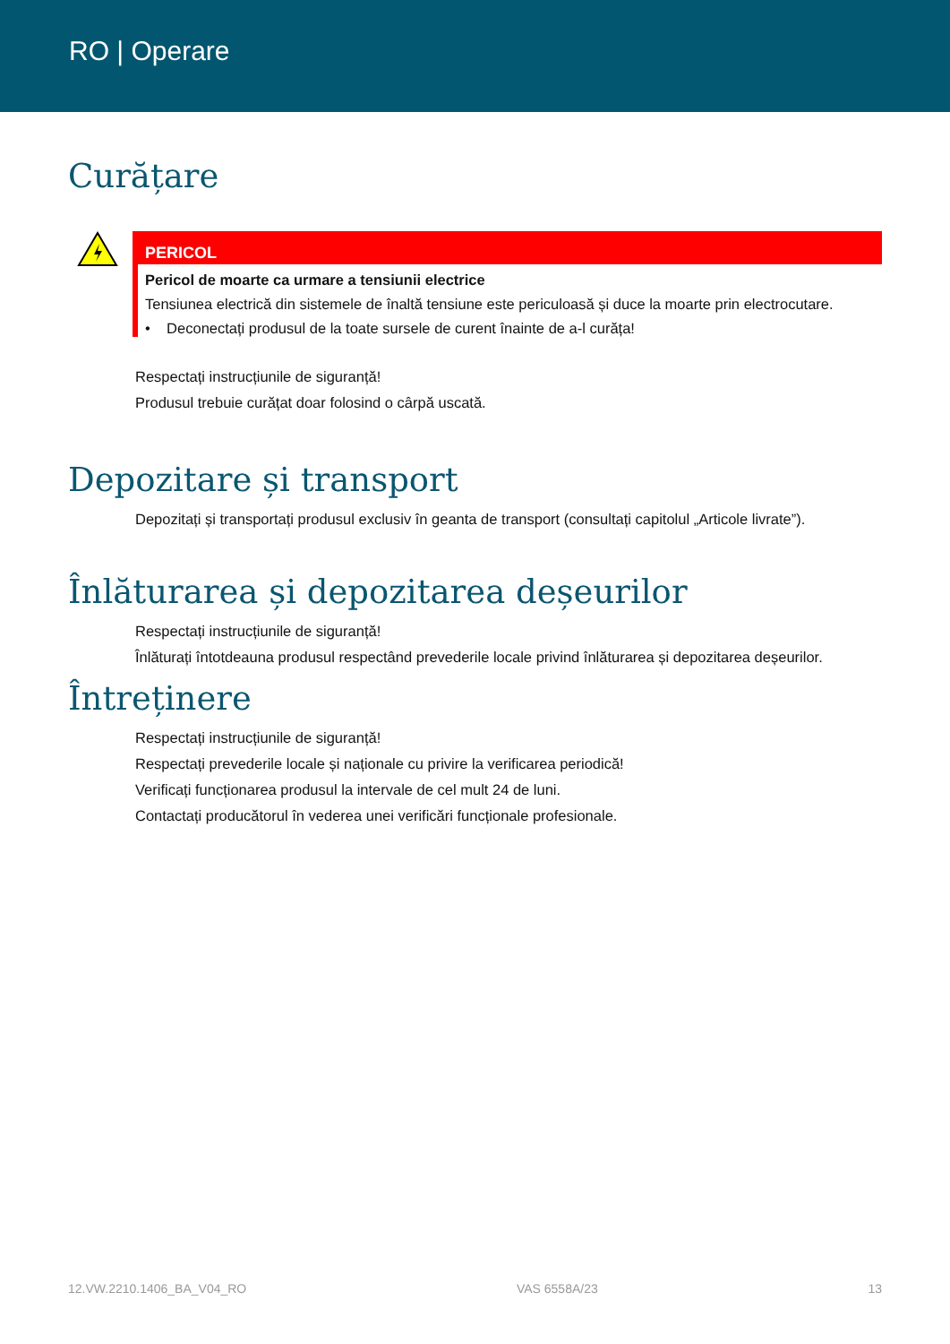RO | Operare
Curățare
PERICOL
Pericol de moarte ca urmare a tensiunii electrice
Tensiunea electrică din sistemele de înaltă tensiune este periculoasă și duce la moarte prin electrocutare.
• Deconectați produsul de la toate sursele de curent înainte de a-l curăța!
Respectați instrucțiunile de siguranță!
Produsul trebuie curățat doar folosind o cârpă uscată.
Depozitare și transport
Depozitați și transportați produsul exclusiv în geanta de transport (consultați capitolul „Articole livrate”).
Înlăturarea și depozitarea deșeurilor
Respectați instrucțiunile de siguranță!
Înlăturați întotdeauna produsul respectând prevederile locale privind înlăturarea și depozitarea deșeurilor.
Întreținere
Respectați instrucțiunile de siguranță!
Respectați prevederile locale și naționale cu privire la verificarea periodică!
Verificați funcționarea produsul la intervale de cel mult 24 de luni.
Contactați producătorul în vederea unei verificări funcționale profesionale.
12.VW.2210.1406_BA_V04_RO VAS 6558A/23 13